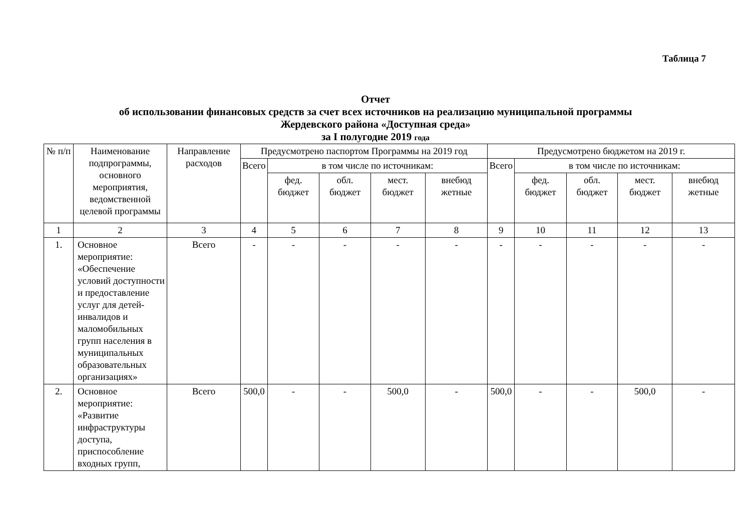Таблица 7
Отчет
об использовании финансовых средств за счет всех источников на реализацию муниципальной программы
Жердевского района «Доступная среда»
за I полугодие 2019 года
| № п/п | Наименование подпрограммы, основного мероприятия, ведомственной целевой программы | Направление расходов | Предусмотрено паспортом Программы на 2019 год | | | | | Предусмотрено бюджетом на 2019 г. | | | | |
| --- | --- | --- | --- | --- | --- | --- | --- | --- | --- | --- | --- | --- |
| | | | Всего | в том числе по источникам: | | | | Всего | в том числе по источникам: | | | |
| | | | | фед. бюджет | обл. бюджет | мест. бюджет | внебюд жетные | | фед. бюджет | обл. бюджет | мест. бюджет | внебюд жетные |
| 1 | 2 | 3 | 4 | 5 | 6 | 7 | 8 | 9 | 10 | 11 | 12 | 13 |
| 1. | Основное мероприятие: «Обеспечение условий доступности и предоставление услуг для детей-инвалидов и маломобильных групп населения в муниципальных образовательных организациях» | Всего | - | - | - | - | - | - | - | - | - | - |
| 2. | Основное мероприятие: «Развитие инфраструктуры доступа, приспособление входных групп, | Всего | 500,0 | - | - | 500,0 | - | 500,0 | - | - | 500,0 | - |